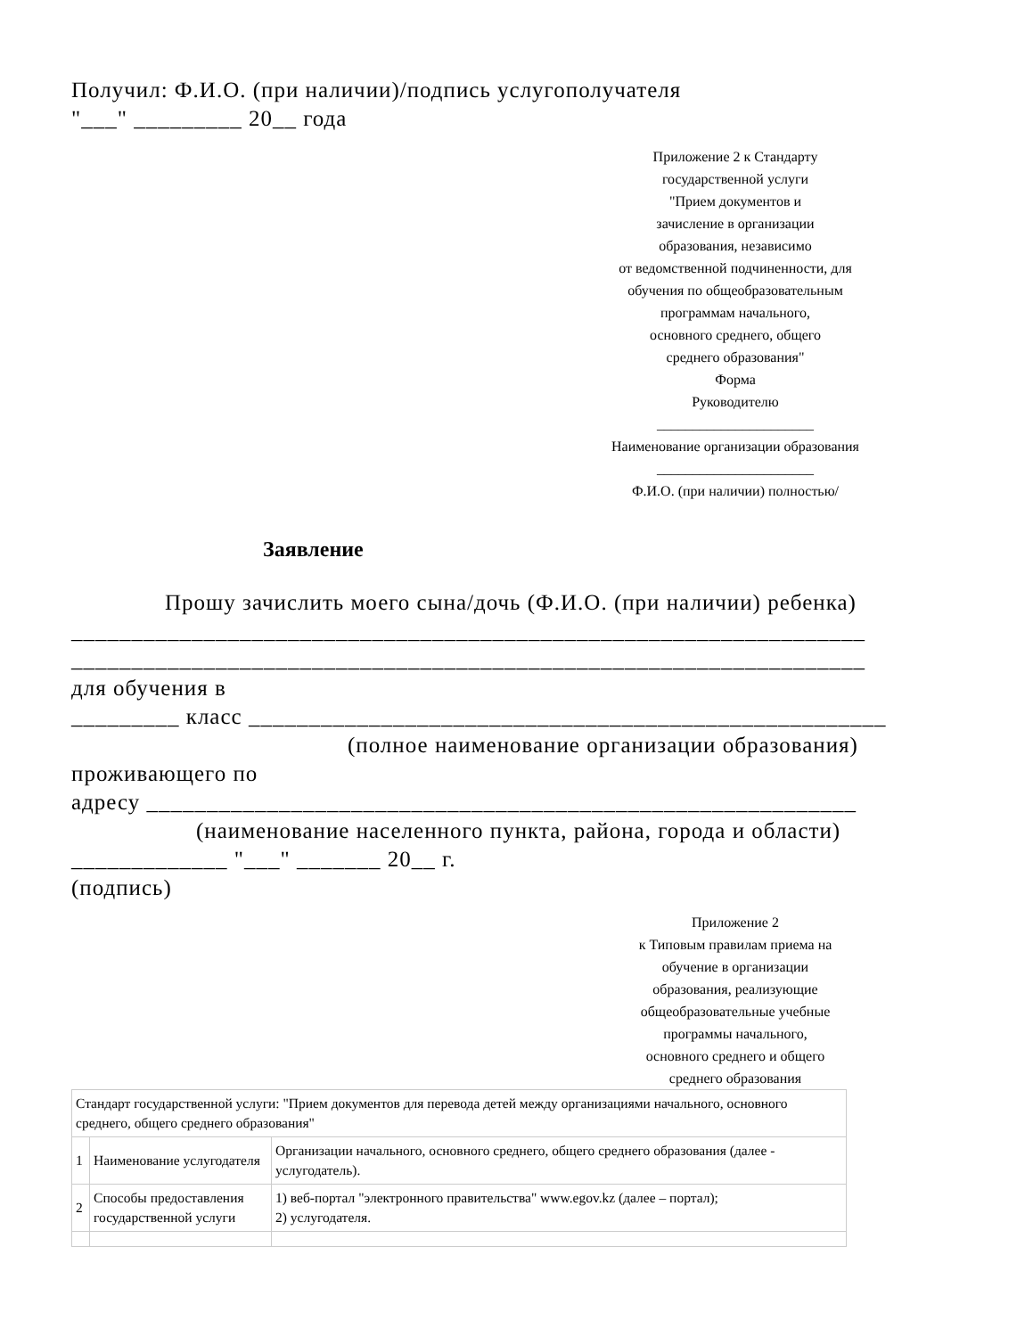Получил: Ф.И.О. (при наличии)/подпись услугополучателя
"___" _________ 20__ года
Приложение 2 к Стандарту
государственной услуги
"Прием документов и
зачисление в организации
образования, независимо
от ведомственной подчиненности, для
обучения по общеобразовательным
программам начального,
основного среднего, общего
среднего образования"
Форма
Руководителю
______________________
Наименование организации образования
______________________
Ф.И.О. (при наличии) полностью/
Заявление
Прошу зачислить моего сына/дочь (Ф.И.О. (при наличии) ребенка)
__________________________________________________________________
__________________________________________________________________
для обучения в
_________ класс _____________________________________________________
(полное наименование организации образования)
проживающего по
адресу ___________________________________________________________
(наименование населенного пункта, района, города и области)
_____________ "___" _______ 20__ г.
(подпись)
Приложение 2
к Типовым правилам приема на
обучение в организации
образования, реализующие
общеобразовательные учебные
программы начального,
основного среднего и общего
среднего образования
| Стандарт государственной услуги: "Прием документов для перевода детей между организациями начального, основного среднего, общего среднего образования" | | |
| 1 | Наименование услугодателя | Организации начального, основного среднего, общего среднего образования (далее - услугодатель). |
| 2 | Способы предоставления государственной услуги | 1) веб-портал "электронного правительства" www.egov.kz (далее – портал); 2) услугодателя. |